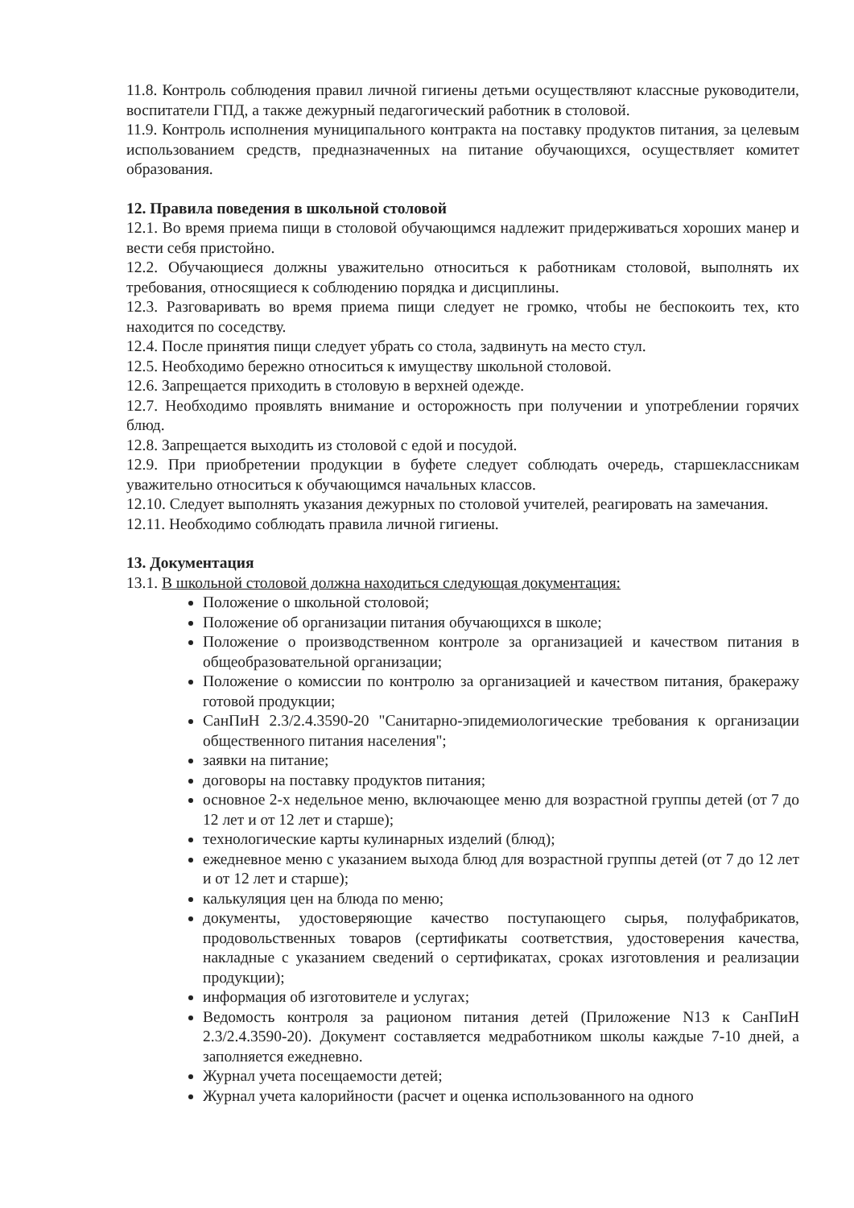11.8. Контроль соблюдения правил личной гигиены детьми осуществляют классные руководители, воспитатели ГПД, а также дежурный педагогический работник в столовой.
11.9. Контроль исполнения муниципального контракта на поставку продуктов питания, за целевым использованием средств, предназначенных на питание обучающихся, осуществляет комитет образования.
12. Правила поведения в школьной столовой
12.1. Во время приема пищи в столовой обучающимся надлежит придерживаться хороших манер и вести себя пристойно.
12.2. Обучающиеся должны уважительно относиться к работникам столовой, выполнять их требования, относящиеся к соблюдению порядка и дисциплины.
12.3. Разговаривать во время приема пищи следует не громко, чтобы не беспокоить тех, кто находится по соседству.
12.4. После принятия пищи следует убрать со стола, задвинуть на место стул.
12.5. Необходимо бережно относиться к имуществу школьной столовой.
12.6. Запрещается приходить в столовую в верхней одежде.
12.7. Необходимо проявлять внимание и осторожность при получении и употреблении горячих блюд.
12.8. Запрещается выходить из столовой с едой и посудой.
12.9. При приобретении продукции в буфете следует соблюдать очередь, старшеклассникам уважительно относиться к обучающимся начальных классов.
12.10. Следует выполнять указания дежурных по столовой учителей, реагировать на замечания.
12.11. Необходимо соблюдать правила личной гигиены.
13. Документация
13.1. В школьной столовой должна находиться следующая документация:
Положение о школьной столовой;
Положение об организации питания обучающихся в школе;
Положение о производственном контроле за организацией и качеством питания в общеобразовательной организации;
Положение о комиссии по контролю за организацией и качеством питания, бракеражу готовой продукции;
СанПиН 2.3/2.4.3590-20 "Санитарно-эпидемиологические требования к организации общественного питания населения";
заявки на питание;
договоры на поставку продуктов питания;
основное 2-х недельное меню, включающее меню для возрастной группы детей (от 7 до 12 лет и от 12 лет и старше);
технологические карты кулинарных изделий (блюд);
ежедневное меню с указанием выхода блюд для возрастной группы детей (от 7 до 12 лет и от 12 лет и старше);
калькуляция цен на блюда по меню;
документы, удостоверяющие качество поступающего сырья, полуфабрикатов, продовольственных товаров (сертификаты соответствия, удостоверения качества, накладные с указанием сведений о сертификатах, сроках изготовления и реализации продукции);
информация об изготовителе и услугах;
Ведомость контроля за рационом питания детей (Приложение N13 к СанПиН 2.3/2.4.3590-20). Документ составляется медработником школы каждые 7-10 дней, а заполняется ежедневно.
Журнал учета посещаемости детей;
Журнал учета калорийности (расчет и оценка использованного на одного